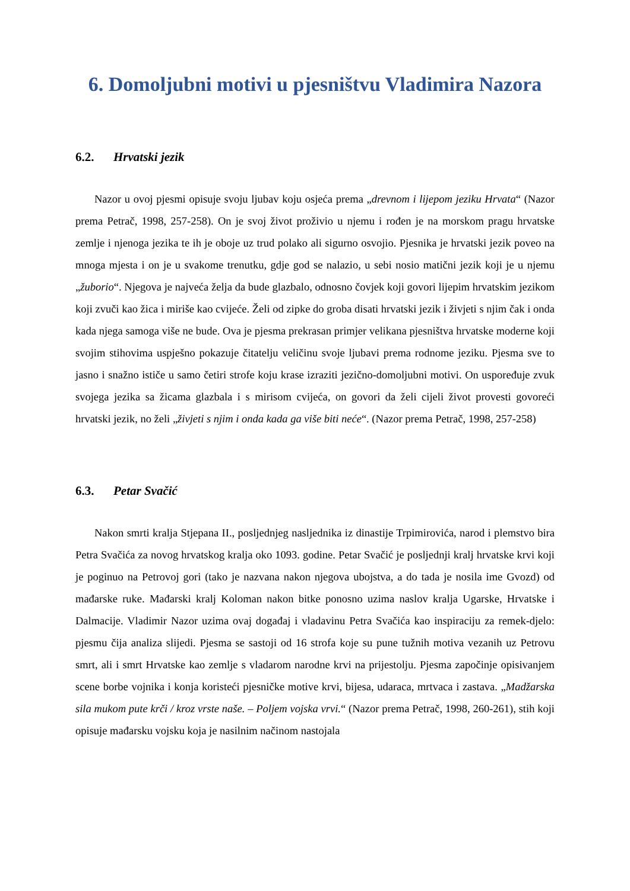6. Domoljubni motivi u pjesništvu Vladimira Nazora
6.2. Hrvatski jezik
Nazor u ovoj pjesmi opisuje svoju ljubav koju osjeća prema „drevnom i lijepom jeziku Hrvata“ (Nazor prema Petrač, 1998, 257-258). On je svoj život proživio u njemu i rođen je na morskom pragu hrvatske zemlje i njenoga jezika te ih je oboje uz trud polako ali sigurno osvojio. Pjesnika je hrvatski jezik poveo na mnoga mjesta i on je u svakome trenutku, gdje god se nalazio, u sebi nosio matični jezik koji je u njemu „žuborio“. Njegova je najveća želja da bude glazbalo, odnosno čovjek koji govori lijepim hrvatskim jezikom koji zvuči kao žica i miriše kao cvijeće. Želi od zipke do groba disati hrvatski jezik i živjeti s njim čak i onda kada njega samoga više ne bude. Ova je pjesma prekrasan primjer velikana pjesništva hrvatske moderne koji svojim stihovima uspješno pokazuje čitatelju veličinu svoje ljubavi prema rodnome jeziku. Pjesma sve to jasno i snažno ističe u samo četiri strofe koju krase izraziti jezično-domoljubni motivi. On uspoređuje zvuk svojega jezika sa žicama glazbala i s mirisom cvijeća, on govori da želi cijeli život provesti govoreći hrvatski jezik, no želi „živjeti s njim i onda kada ga više biti neće“. (Nazor prema Petrač, 1998, 257-258)
6.3. Petar Svačić
Nakon smrti kralja Stjepana II., posljednjeg nasljednika iz dinastije Trpimirovića, narod i plemstvo bira Petra Svačića za novog hrvatskog kralja oko 1093. godine. Petar Svačić je posljednji kralj hrvatske krvi koji je poginuo na Petrovoj gori (tako je nazvana nakon njegova ubojstva, a do tada je nosila ime Gvozd) od mađarske ruke. Mađarski kralj Koloman nakon bitke ponosno uzima naslov kralja Ugarske, Hrvatske i Dalmacije. Vladimir Nazor uzima ovaj događaj i vladavinu Petra Svačića kao inspiraciju za remek-djelo: pjesmu čija analiza slijedi. Pjesma se sastoji od 16 strofa koje su pune tužnih motiva vezanih uz Petrovu smrt, ali i smrt Hrvatske kao zemlje s vladarom narodne krvi na prijestolju. Pjesma započinje opisivanjem scene borbe vojnika i konja koristeći pjesničke motive krvi, bijesa, udaraca, mrtvaca i zastava. „Madžarska sila mukom pute krči / kroz vrste naše. – Poljem vojska vrvi.“ (Nazor prema Petrač, 1998, 260-261), stih koji opisuje mađarsku vojsku koja je nasilnim načinom nastojala